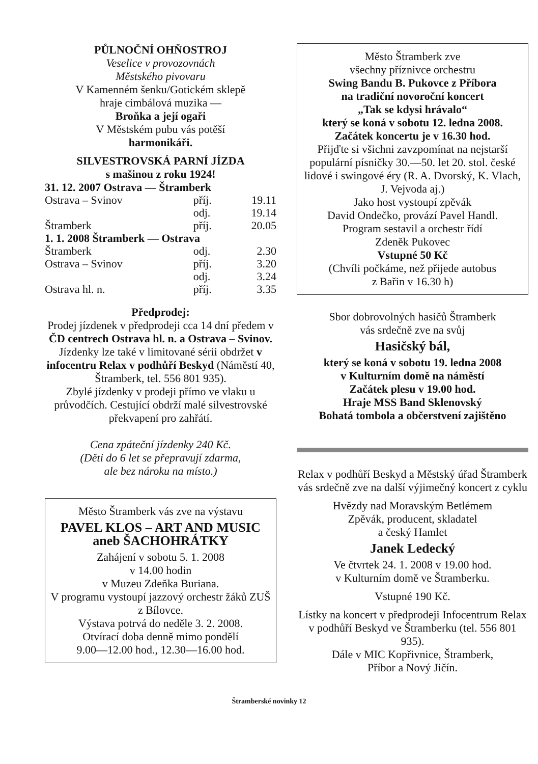PŮLNOČNÍ OHŇOSTROJ
Veselice v provozovnách
Městského pivovaru
V Kamenném šenku/Gotickém sklepě
hraje cimbálová muzika —
Broňka a její ogaři
V Městském pubu vás potěší
harmonikáři.
SILVESTROVSKÁ PARNÍ JÍZDA
s mašinou z roku 1924!
| 31. 12. 2007 Ostrava — Štramberk | | |
| Ostrava – Svinov | příj. | 19.11 |
| | odj. | 19.14 |
| Štramberk | příj. | 20.05 |
| 1. 1. 2008 Štramberk — Ostrava | | |
| Štramberk | odj. | 2.30 |
| Ostrava – Svinov | příj. | 3.20 |
| | odj. | 3.24 |
| Ostrava hl. n. | příj. | 3.35 |
Předprodej:
Prodej jízdenek v předprodeji cca 14 dní předem v ČD centrech Ostrava hl. n. a Ostrava – Svinov. Jízdenky lze také v limitované sérii obdržet v infocentru Relax v podhůří Beskyd (Náměstí 40, Štramberk, tel. 556 801 935).
Zbylé jízdenky v prodeji přímo ve vlaku u průvodčích. Cestující obdrží malé silvestrovské překvapení pro zahřátí.
Cena zpáteční jízdenky 240 Kč.
(Děti do 6 let se přepravují zdarma,
ale bez nároku na místo.)
Město Štramberk vás zve na výstavu
PAVEL KLOS – ART AND MUSIC
aneb ŠACHOHRÁTKY
Zahájení v sobotu 5. 1. 2008
v 14.00 hodin
v Muzeu Zdeňka Buriana.
V programu vystoupí jazzový orchestr žáků ZUŠ z Bílovce.
Výstava potrvá do neděle 3. 2. 2008.
Otvírací doba denně mimo pondělí
9.00—12.00 hod., 12.30—16.00 hod.
Město Štramberk zve
všechny příznivce orchestru
Swing Bandu B. Pukovce z Příbora
na tradiční novoroční koncert
„Tak se kdysi hrávalo“
který se koná v sobotu 12. ledna 2008.
Začátek koncertu je v 16.30 hod.
Přijďte si všichni zavzpomínat na nejstarší populární písničky 30.—50. let 20. stol. české lidové i swingové éry (R. A. Dvorský, K. Vlach, J. Vejvoda aj.)
Jako host vystoupí zpěvák
David Ondečko, provází Pavel Handl.
Program sestavil a orchestr řídí
Zdeněk Pukovec
Vstupné 50 Kč
(Chvíli počkáme, než přijede autobus
z Bařin v 16.30 h)
Sbor dobrovolných hasičů Štramberk
vás srdečně zve na svůj
Hasičský bál,
který se koná v sobotu 19. ledna 2008
v Kulturním domě na náměstí
Začátek plesu v 19.00 hod.
Hraje MSS Band Sklenovský
Bohatá tombola a občerstvení zajištěno
Relax v podhůří Beskyd a Městský úřad Štramberk vás srdečně zve na další výjimečný koncert z cyklu
Hvězdy nad Moravským Betlémem
Zpěvák, producent, skladatel
a český Hamlet
Janek Ledecký
Ve čtvrtek 24. 1. 2008 v 19.00 hod.
v Kulturním domě ve Štramberku.
Vstupné 190 Kč.
Lístky na koncert v předprodeji Infocentrum Relax v podhůří Beskyd ve Štramberku (tel. 556 801 935).
Dále v MIC Kopřivnice, Štramberk,
Příbor a Nový Jičín.
Štramberské novinky 12